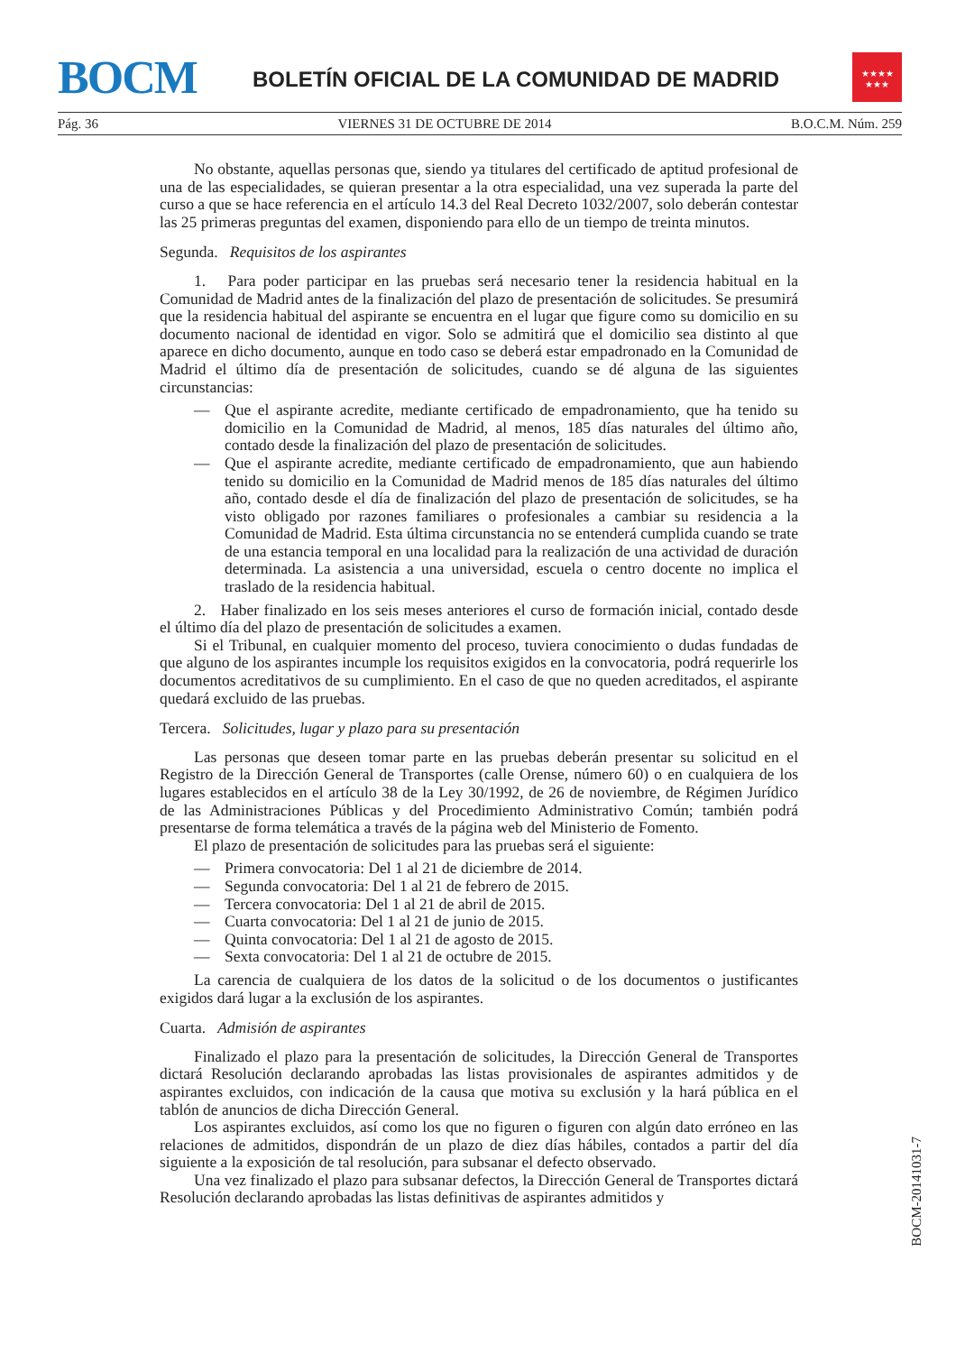BOCM
BOLETÍN OFICIAL DE LA COMUNIDAD DE MADRID
★★★★
★★★
Pág. 36 VIERNES 31 DE OCTUBRE DE 2014 B.O.C.M. Núm. 259
No obstante, aquellas personas que, siendo ya titulares del certificado de aptitud profesional de una de las especialidades, se quieran presentar a la otra especialidad, una vez superada la parte del curso a que se hace referencia en el artículo 14.3 del Real Decreto 1032/2007, solo deberán contestar las 25 primeras preguntas del examen, disponiendo para ello de un tiempo de treinta minutos.
Segunda. Requisitos de los aspirantes
1. Para poder participar en las pruebas será necesario tener la residencia habitual en la Comunidad de Madrid antes de la finalización del plazo de presentación de solicitudes. Se presumirá que la residencia habitual del aspirante se encuentra en el lugar que figure como su domicilio en su documento nacional de identidad en vigor. Solo se admitirá que el domicilio sea distinto al que aparece en dicho documento, aunque en todo caso se deberá estar empadronado en la Comunidad de Madrid el último día de presentación de solicitudes, cuando se dé alguna de las siguientes circunstancias:
— Que el aspirante acredite, mediante certificado de empadronamiento, que ha tenido su domicilio en la Comunidad de Madrid, al menos, 185 días naturales del último año, contado desde la finalización del plazo de presentación de solicitudes.
— Que el aspirante acredite, mediante certificado de empadronamiento, que aun habiendo tenido su domicilio en la Comunidad de Madrid menos de 185 días naturales del último año, contado desde el día de finalización del plazo de presentación de solicitudes, se ha visto obligado por razones familiares o profesionales a cambiar su residencia a la Comunidad de Madrid. Esta última circunstancia no se entenderá cumplida cuando se trate de una estancia temporal en una localidad para la realización de una actividad de duración determinada. La asistencia a una universidad, escuela o centro docente no implica el traslado de la residencia habitual.
2. Haber finalizado en los seis meses anteriores el curso de formación inicial, contado desde el último día del plazo de presentación de solicitudes a examen.
Si el Tribunal, en cualquier momento del proceso, tuviera conocimiento o dudas fundadas de que alguno de los aspirantes incumple los requisitos exigidos en la convocatoria, podrá requerirle los documentos acreditativos de su cumplimiento. En el caso de que no queden acreditados, el aspirante quedará excluido de las pruebas.
Tercera. Solicitudes, lugar y plazo para su presentación
Las personas que deseen tomar parte en las pruebas deberán presentar su solicitud en el Registro de la Dirección General de Transportes (calle Orense, número 60) o en cualquiera de los lugares establecidos en el artículo 38 de la Ley 30/1992, de 26 de noviembre, de Régimen Jurídico de las Administraciones Públicas y del Procedimiento Administrativo Común; también podrá presentarse de forma telemática a través de la página web del Ministerio de Fomento.
El plazo de presentación de solicitudes para las pruebas será el siguiente:
— Primera convocatoria: Del 1 al 21 de diciembre de 2014.
— Segunda convocatoria: Del 1 al 21 de febrero de 2015.
— Tercera convocatoria: Del 1 al 21 de abril de 2015.
— Cuarta convocatoria: Del 1 al 21 de junio de 2015.
— Quinta convocatoria: Del 1 al 21 de agosto de 2015.
— Sexta convocatoria: Del 1 al 21 de octubre de 2015.
La carencia de cualquiera de los datos de la solicitud o de los documentos o justificantes exigidos dará lugar a la exclusión de los aspirantes.
Cuarta. Admisión de aspirantes
Finalizado el plazo para la presentación de solicitudes, la Dirección General de Transportes dictará Resolución declarando aprobadas las listas provisionales de aspirantes admitidos y de aspirantes excluidos, con indicación de la causa que motiva su exclusión y la hará pública en el tablón de anuncios de dicha Dirección General.
Los aspirantes excluidos, así como los que no figuren o figuren con algún dato erróneo en las relaciones de admitidos, dispondrán de un plazo de diez días hábiles, contados a partir del día siguiente a la exposición de tal resolución, para subsanar el defecto observado.
Una vez finalizado el plazo para subsanar defectos, la Dirección General de Transportes dictará Resolución declarando aprobadas las listas definitivas de aspirantes admitidos y
BOCM-20141031-7